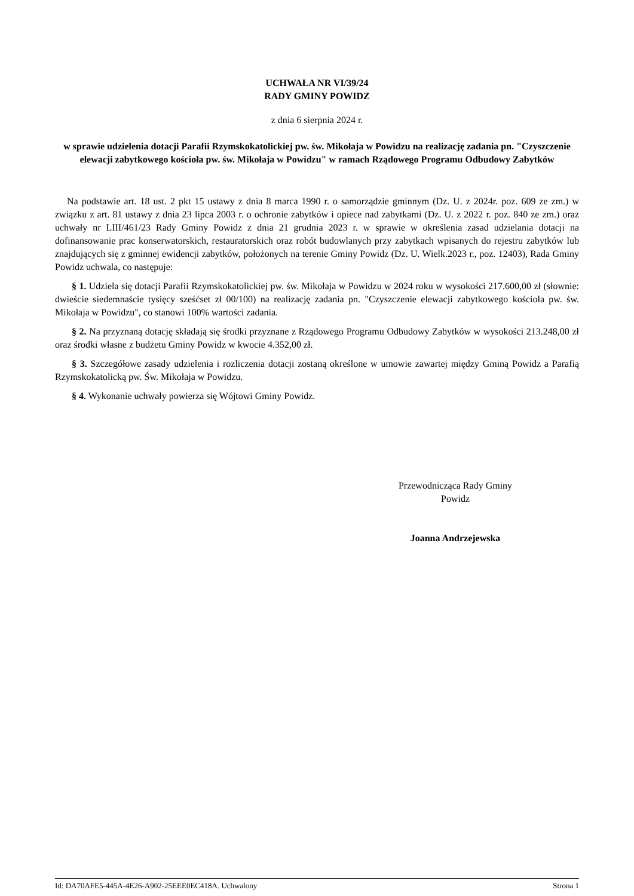UCHWAŁA NR VI/39/24
RADY GMINY POWIDZ
z dnia 6 sierpnia 2024 r.
w sprawie udzielenia dotacji Parafii Rzymskokatolickiej pw. św. Mikołaja w Powidzu na realizację zadania pn. "Czyszczenie elewacji zabytkowego kościoła pw. św. Mikołaja w Powidzu" w ramach Rządowego Programu Odbudowy Zabytków
Na podstawie art. 18 ust. 2 pkt 15 ustawy z dnia 8 marca 1990 r. o samorządzie gminnym (Dz. U. z 2024r. poz. 609 ze zm.) w związku z art. 81 ustawy z dnia 23 lipca 2003 r. o ochronie zabytków i opiece nad zabytkami (Dz. U. z 2022 r. poz. 840 ze zm.) oraz uchwały nr LIII/461/23 Rady Gminy Powidz z dnia 21 grudnia 2023 r. w sprawie w określenia zasad udzielania dotacji na dofinansowanie prac konserwatorskich, restauratorskich oraz robót budowlanych przy zabytkach wpisanych do rejestru zabytków lub znajdujących się z gminnej ewidencji zabytków, położonych na terenie Gminy Powidz (Dz. U. Wielk.2023 r., poz. 12403), Rada Gminy Powidz uchwala, co następuje:
§ 1. Udziela się dotacji Parafii Rzymskokatolickiej pw. św. Mikołaja w Powidzu w 2024 roku w wysokości 217.600,00 zł (słownie: dwieście siedemnaście tysięcy sześćset zł 00/100) na realizację zadania pn. "Czyszczenie elewacji zabytkowego kościoła pw. św. Mikołaja w Powidzu", co stanowi 100% wartości zadania.
§ 2. Na przyznaną dotację składają się środki przyznane z Rządowego Programu Odbudowy Zabytków w wysokości 213.248,00 zł oraz środki własne z budżetu Gminy Powidz w kwocie 4.352,00 zł.
§ 3. Szczegółowe zasady udzielenia i rozliczenia dotacji zostaną określone w umowie zawartej między Gminą Powidz a Parafią Rzymskokatolicką pw. Św. Mikołaja w Powidzu.
§ 4. Wykonanie uchwały powierza się Wójtowi Gminy Powidz.
Przewodnicząca Rady Gminy
Powidz
Joanna Andrzejewska
Id: DA70AFE5-445A-4E26-A902-25EEE0EC418A. Uchwalony Strona 1